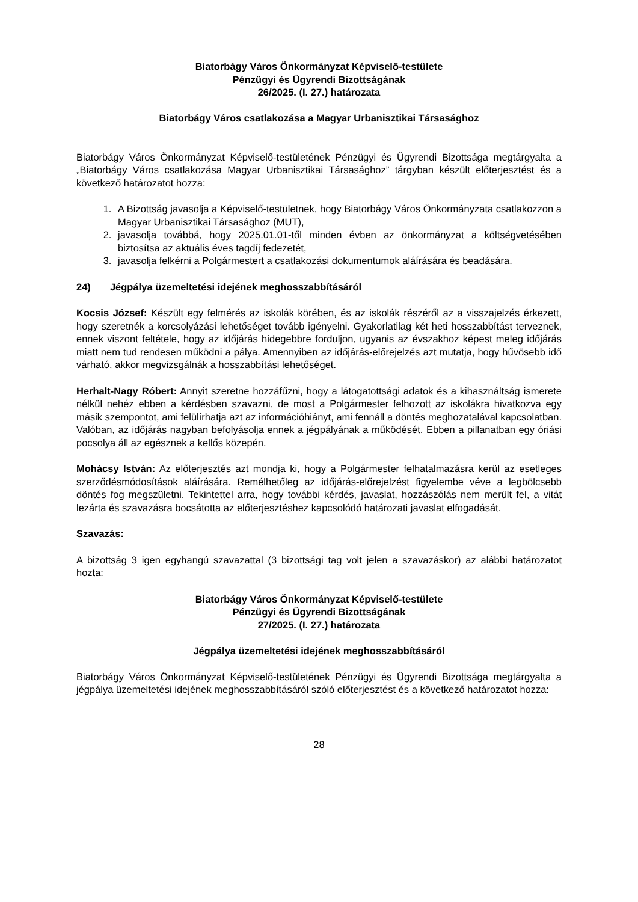Biatorbágy Város Önkormányzat Képviselő-testülete
Pénzügyi és Ügyrendi Bizottságának
26/2025. (I. 27.) határozata
Biatorbágy Város csatlakozása a Magyar Urbanisztikai Társasághoz
Biatorbágy Város Önkormányzat Képviselő-testületének Pénzügyi és Ügyrendi Bizottsága megtárgyalta a „Biatorbágy Város csatlakozása Magyar Urbanisztikai Társasághoz” tárgyban készült előterjesztést és a következő határozatot hozza:
1. A Bizottság javasolja a Képviselő-testületnek, hogy Biatorbágy Város Önkormányzata csatlakozzon a Magyar Urbanisztikai Társasághoz (MUT),
2. javasolja továbbá, hogy 2025.01.01-től minden évben az önkormányzat a költségvetésében biztosítsa az aktuális éves tagdíj fedezetét,
3. javasolja felkérni a Polgármestert a csatlakozási dokumentumok aláírására és beadására.
24) Jégpálya üzemeltetési idejének meghosszabbításáról
Kocsis József: Készült egy felmérés az iskolák körében, és az iskolák részéről az a visszajelzés érkezett, hogy szeretnék a korcsolyázási lehetőséget tovább igényelni. Gyakorlatilag két heti hosszabbítást terveznek, ennek viszont feltétele, hogy az időjárás hidegebbre forduljon, ugyanis az évszakhoz képest meleg időjárás miatt nem tud rendesen működni a pálya. Amennyiben az időjárás-előrejelzés azt mutatja, hogy hűvösebb idő várható, akkor megvizsgálnák a hosszabbítási lehetőséget.
Herhalt-Nagy Róbert: Annyit szeretne hozzáfűzni, hogy a látogatottsági adatok és a kihasználtság ismerete nélkül nehéz ebben a kérdésben szavazni, de most a Polgármester felhozott az iskolákra hivatkozva egy másik szempontot, ami felülírhatja azt az információhiányt, ami fennáll a döntés meghozatalával kapcsolatban. Valóban, az időjárás nagyban befolyásolja ennek a jégpályának a működését. Ebben a pillanatban egy óriási pocsolya áll az egésznek a kellős közepén.
Mohácsy István: Az előterjesztés azt mondja ki, hogy a Polgármester felhatalmazásra kerül az esetleges szerződésmódosítások aláírására. Remélhetőleg az időjárás-előrejelzést figyelembe véve a legbölcsebb döntés fog megszületni. Tekintettel arra, hogy további kérdés, javaslat, hozzászólás nem merült fel, a vitát lezárta és szavazásra bocsátotta az előterjesztéshez kapcsolódó határozati javaslat elfogadását.
Szavazás:
A bizottság 3 igen egyhangú szavazattal (3 bizottsági tag volt jelen a szavazáskor) az alábbi határozatot hozta:
Biatorbágy Város Önkormányzat Képviselő-testülete
Pénzügyi és Ügyrendi Bizottságának
27/2025. (I. 27.) határozata
Jégpálya üzemeltetési idejének meghosszabbításáról
Biatorbágy Város Önkormányzat Képviselő-testületének Pénzügyi és Ügyrendi Bizottsága megtárgyalta a jégpálya üzemeltetési idejének meghosszabbításáról szóló előterjesztést és a következő határozatot hozza:
28